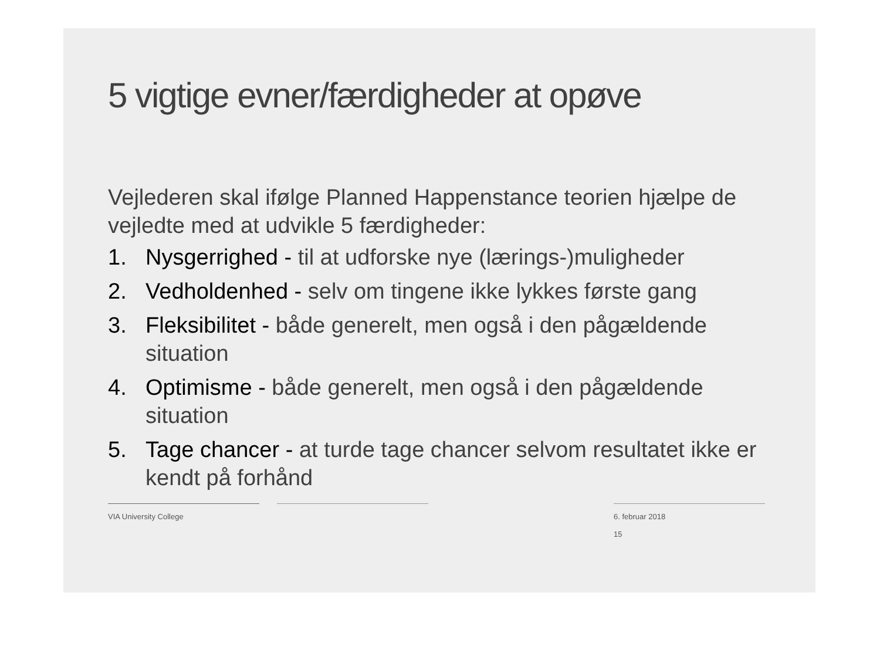5 vigtige evner/færdigheder at opøve
Vejlederen skal ifølge Planned Happenstance teorien hjælpe de vejledte med at udvikle 5 færdigheder:
1. Nysgerrighed - til at udforske nye (lærings-)muligheder
2. Vedholdenhed - selv om tingene ikke lykkes første gang
3. Fleksibilitet - både generelt, men også i den pågældende situation
4. Optimisme - både generelt, men også i den pågældende situation
5. Tage chancer - at turde tage chancer selvom resultatet ikke er kendt på forhånd
VIA University College 6. februar 2018
15